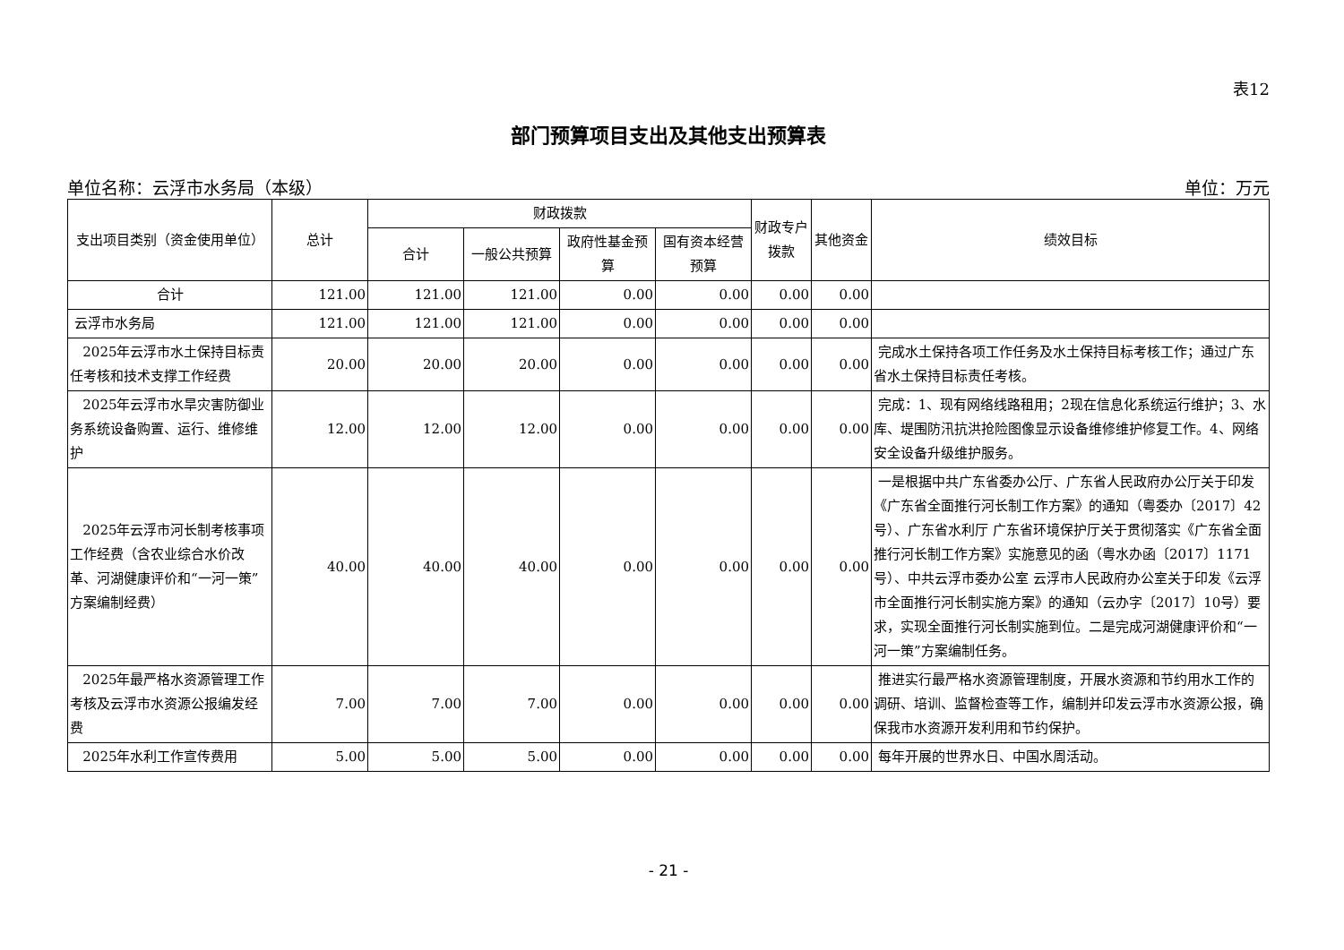表12
部门预算项目支出及其他支出预算表
单位名称：云浮市水务局（本级） 单位：万元
| 支出项目类别（资金使用单位） | 总计 | 财政拨款 | | | | 财政专户拨款 | 其他资金 | 绩效目标 |
| --- | --- | --- | --- | --- | --- | --- | --- | --- |
| | | 合计 | 一般公共预算 | 政府性基金预算 | 国有资本经营预算 | | | |
| 合计 | 121.00 | 121.00 | 121.00 | 0.00 | 0.00 | 0.00 | 0.00 | |
| 云浮市水务局 | 121.00 | 121.00 | 121.00 | 0.00 | 0.00 | 0.00 | 0.00 | |
| 2025年云浮市水土保持目标责任考核和技术支撑工作经费 | 20.00 | 20.00 | 20.00 | 0.00 | 0.00 | 0.00 | 0.00 | 完成水土保持各项工作任务及水土保持目标考核工作；通过广东省水土保持目标责任考核。 |
| 2025年云浮市水旱灾害防御业务系统设备购置、运行、维修维护 | 12.00 | 12.00 | 12.00 | 0.00 | 0.00 | 0.00 | 0.00 | 完成：1、现有网络线路租用；2现在信息化系统运行维护；3、水库、堤围防汛抗洪抢险图像显示设备维修维护修复工作。4、网络安全设备升级维护服务。 |
| 2025年云浮市河长制考核事项工作经费（含农业综合水价改革、河湖健康评价和“一河一策”方案编制经费） | 40.00 | 40.00 | 40.00 | 0.00 | 0.00 | 0.00 | 0.00 | 一是根据中共广东省委办公厅、广东省人民政府办公厅关于印发《广东省全面推行河长制工作方案》的通知（粤委办〔2017〕42号）、广东省水利厅 广东省环境保护厅关于贯彻落实《广东省全面推行河长制工作方案》实施意见的函（粤水办函〔2017〕1171号）、中共云浮市委办公室 云浮市人民政府办公室关于印发《云浮市全面推行河长制实施方案》的通知（云办字〔2017〕10号）要求，实现全面推行河长制实施到位。二是完成河湖健康评价和“一河一策”方案编制任务。 |
| 2025年最严格水资源管理工作考核及云浮市水资源公报编发经费 | 7.00 | 7.00 | 7.00 | 0.00 | 0.00 | 0.00 | 0.00 | 推进实行最严格水资源管理制度，开展水资源和节约用水工作的调研、培训、监督检查等工作，编制并印发云浮市水资源公报，确保我市水资源开发利用和节约保护。 |
| 2025年水利工作宣传费用 | 5.00 | 5.00 | 5.00 | 0.00 | 0.00 | 0.00 | 0.00 | 每年开展的世界水日、中国水周活动。 |
- 21 -